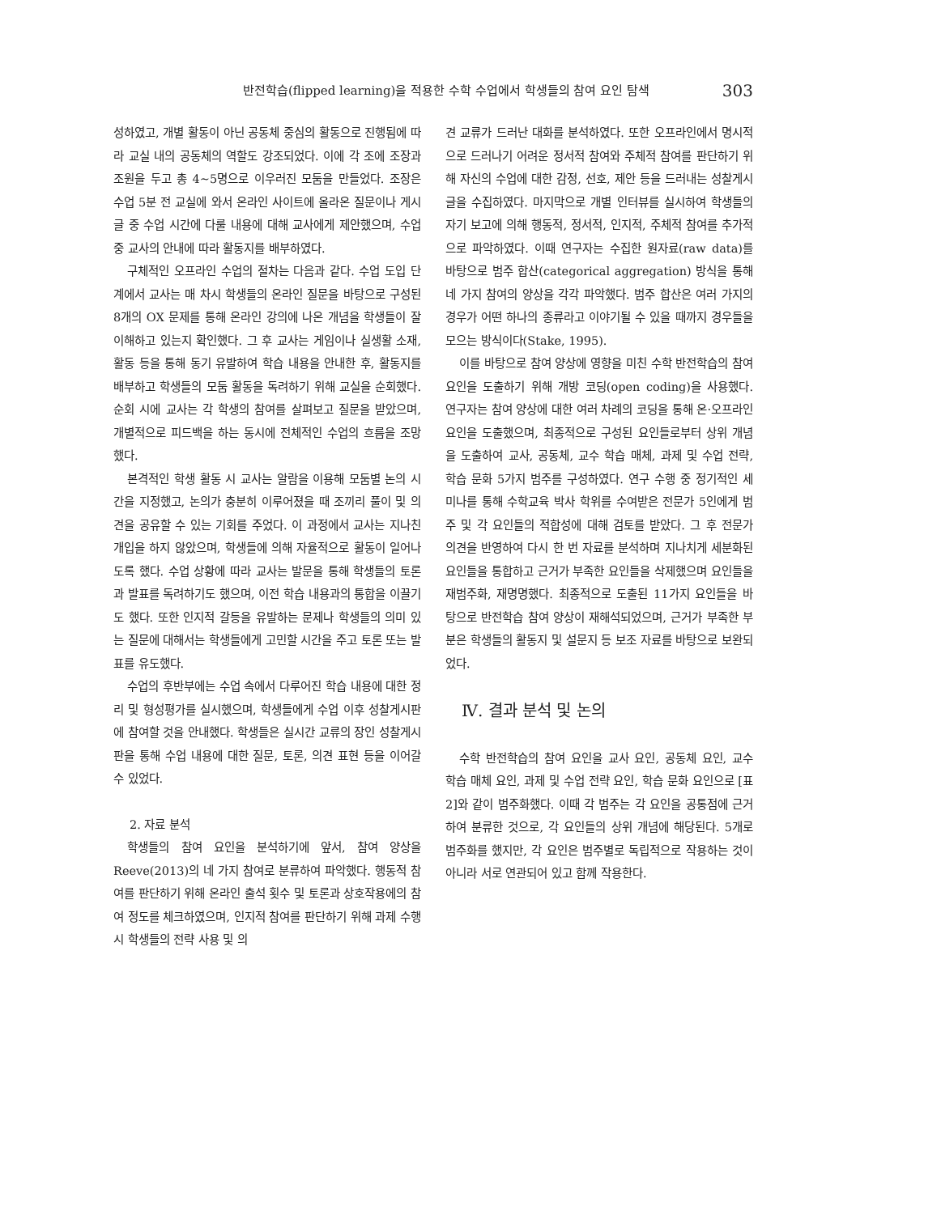반전학습(flipped learning)을 적용한 수학 수업에서 학생들의 참여 요인 탐색 303
성하였고, 개별 활동이 아닌 공동체 중심의 활동으로 진행됨에 따라 교실 내의 공동체의 역할도 강조되었다. 이에 각 조에 조장과 조원을 두고 총 4~5명으로 이우러진 모둠을 만들었다. 조장은 수업 5분 전 교실에 와서 온라인 사이트에 올라온 질문이나 게시글 중 수업 시간에 다룰 내용에 대해 교사에게 제안했으며, 수업 중 교사의 안내에 따라 활동지를 배부하였다.
구체적인 오프라인 수업의 절차는 다음과 같다. 수업 도입 단계에서 교사는 매 차시 학생들의 온라인 질문을 바탕으로 구성된 8개의 OX 문제를 통해 온라인 강의에 나온 개념을 학생들이 잘 이해하고 있는지 확인했다. 그 후 교사는 게임이나 실생활 소재, 활동 등을 통해 동기 유발하여 학습 내용을 안내한 후, 활동지를 배부하고 학생들의 모둠 활동을 독려하기 위해 교실을 순회했다. 순회 시에 교사는 각 학생의 참여를 살펴보고 질문을 받았으며, 개별적으로 피드백을 하는 동시에 전체적인 수업의 흐름을 조망했다.
본격적인 학생 활동 시 교사는 알람을 이용해 모둠별 논의 시간을 지정했고, 논의가 충분히 이루어졌을 때 조끼리 풀이 및 의견을 공유할 수 있는 기회를 주었다. 이 과정에서 교사는 지나친 개입을 하지 않았으며, 학생들에 의해 자율적으로 활동이 일어나도록 했다. 수업 상황에 따라 교사는 발문을 통해 학생들의 토론과 발표를 독려하기도 했으며, 이전 학습 내용과의 통합을 이끌기도 했다. 또한 인지적 갈등을 유발하는 문제나 학생들의 의미 있는 질문에 대해서는 학생들에게 고민할 시간을 주고 토론 또는 발표를 유도했다.
수업의 후반부에는 수업 속에서 다루어진 학습 내용에 대한 정리 및 형성평가를 실시했으며, 학생들에게 수업 이후 성찰게시판에 참여할 것을 안내했다. 학생들은 실시간 교류의 장인 성찰게시판을 통해 수업 내용에 대한 질문, 토론, 의견 표현 등을 이어갈 수 있었다.
2. 자료 분석
학생들의 참여 요인을 분석하기에 앞서, 참여 양상을 Reeve(2013)의 네 가지 참여로 분류하여 파악했다. 행동적 참여를 판단하기 위해 온라인 출석 횟수 및 토론과 상호작용에의 참여 정도를 체크하였으며, 인지적 참여를 판단하기 위해 과제 수행 시 학생들의 전략 사용 및 의
견 교류가 드러난 대화를 분석하였다. 또한 오프라인에서 명시적으로 드러나기 어려운 정서적 참여와 주체적 참여를 판단하기 위해 자신의 수업에 대한 감정, 선호, 제안 등을 드러내는 성찰게시글을 수집하였다. 마지막으로 개별 인터뷰를 실시하여 학생들의 자기 보고에 의해 행동적, 정서적, 인지적, 주체적 참여를 추가적으로 파악하였다. 이때 연구자는 수집한 원자료(raw data)를 바탕으로 범주 합산(categorical aggregation) 방식을 통해 네 가지 참여의 양상을 각각 파악했다. 범주 합산은 여러 가지의 경우가 어떤 하나의 종류라고 이야기될 수 있을 때까지 경우들을 모으는 방식이다(Stake, 1995).
이를 바탕으로 참여 양상에 영향을 미친 수학 반전학습의 참여 요인을 도출하기 위해 개방 코딩(open coding)을 사용했다. 연구자는 참여 양상에 대한 여러 차례의 코딩을 통해 온·오프라인 요인을 도출했으며, 최종적으로 구성된 요인들로부터 상위 개념을 도출하여 교사, 공동체, 교수 학습 매체, 과제 및 수업 전략, 학습 문화 5가지 범주를 구성하였다. 연구 수행 중 정기적인 세미나를 통해 수학교육 박사 학위를 수여받은 전문가 5인에게 범주 및 각 요인들의 적합성에 대해 검토를 받았다. 그 후 전문가 의견을 반영하여 다시 한 번 자료를 분석하며 지나치게 세분화된 요인들을 통합하고 근거가 부족한 요인들을 삭제했으며 요인들을 재범주화, 재명명했다. 최종적으로 도출된 11가지 요인들을 바탕으로 반전학습 참여 양상이 재해석되었으며, 근거가 부족한 부분은 학생들의 활동지 및 설문지 등 보조 자료를 바탕으로 보완되었다.
Ⅳ. 결과 분석 및 논의
수학 반전학습의 참여 요인을 교사 요인, 공동체 요인, 교수 학습 매체 요인, 과제 및 수업 전략 요인, 학습 문화 요인으로 [표 2]와 같이 범주화했다. 이때 각 범주는 각 요인을 공통점에 근거하여 분류한 것으로, 각 요인들의 상위 개념에 해당된다. 5개로 범주화를 했지만, 각 요인은 범주별로 독립적으로 작용하는 것이 아니라 서로 연관되어 있고 함께 작용한다.